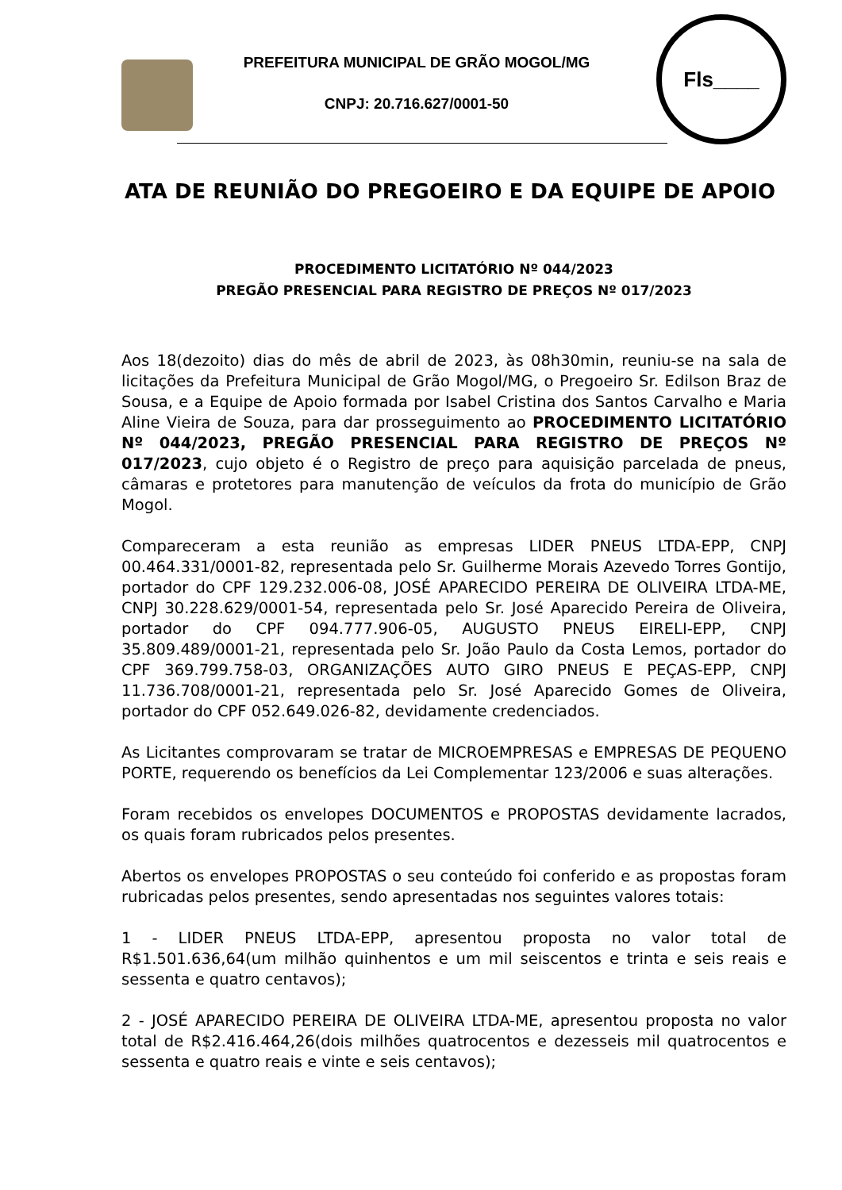PREFEITURA MUNICIPAL DE GRÃO MOGOL/MG
CNPJ: 20.716.627/0001-50
Fls____
ATA DE REUNIÃO DO PREGOEIRO E DA EQUIPE DE APOIO
PROCEDIMENTO LICITATÓRIO Nº 044/2023
PREGÃO PRESENCIAL PARA REGISTRO DE PREÇOS Nº 017/2023
Aos 18(dezoito) dias do mês de abril de 2023, às 08h30min, reuniu-se na sala de licitações da Prefeitura Municipal de Grão Mogol/MG, o Pregoeiro Sr. Edilson Braz de Sousa, e a Equipe de Apoio formada por Isabel Cristina dos Santos Carvalho e Maria Aline Vieira de Souza, para dar prosseguimento ao PROCEDIMENTO LICITATÓRIO Nº 044/2023, PREGÃO PRESENCIAL PARA REGISTRO DE PREÇOS Nº 017/2023, cujo objeto é o Registro de preço para aquisição parcelada de pneus, câmaras e protetores para manutenção de veículos da frota do município de Grão Mogol.
Compareceram a esta reunião as empresas LIDER PNEUS LTDA-EPP, CNPJ 00.464.331/0001-82, representada pelo Sr. Guilherme Morais Azevedo Torres Gontijo, portador do CPF 129.232.006-08, JOSÉ APARECIDO PEREIRA DE OLIVEIRA LTDA-ME, CNPJ 30.228.629/0001-54, representada pelo Sr. José Aparecido Pereira de Oliveira, portador do CPF 094.777.906-05, AUGUSTO PNEUS EIRELI-EPP, CNPJ 35.809.489/0001-21, representada pelo Sr. João Paulo da Costa Lemos, portador do CPF 369.799.758-03, ORGANIZAÇÕES AUTO GIRO PNEUS E PEÇAS-EPP, CNPJ 11.736.708/0001-21, representada pelo Sr. José Aparecido Gomes de Oliveira, portador do CPF 052.649.026-82, devidamente credenciados.
As Licitantes comprovaram se tratar de MICROEMPRESAS e EMPRESAS DE PEQUENO PORTE, requerendo os benefícios da Lei Complementar 123/2006 e suas alterações.
Foram recebidos os envelopes DOCUMENTOS e PROPOSTAS devidamente lacrados, os quais foram rubricados pelos presentes.
Abertos os envelopes PROPOSTAS o seu conteúdo foi conferido e as propostas foram rubricadas pelos presentes, sendo apresentadas nos seguintes valores totais:
1 - LIDER PNEUS LTDA-EPP, apresentou proposta no valor total de R$1.501.636,64(um milhão quinhentos e um mil seiscentos e trinta e seis reais e sessenta e quatro centavos);
2 - JOSÉ APARECIDO PEREIRA DE OLIVEIRA LTDA-ME, apresentou proposta no valor total de R$2.416.464,26(dois milhões quatrocentos e dezesseis mil quatrocentos e sessenta e quatro reais e vinte e seis centavos);